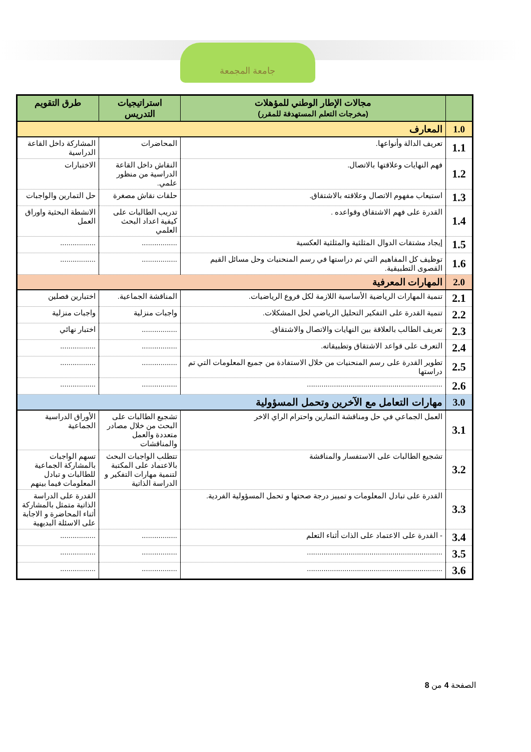جامعة المجمعة
| | مجالات الإطار الوطني للمؤهلات (مخرجات التعلم المستهدفة للمقرر) | استراتيجيات التدريس | طرق التقويم |
| --- | --- | --- | --- |
| 1.0 | المعارف | | |
| 1.1 | تعريف الدالة وأنواعها. | المحاضرات | المشاركة داخل القاعة الدراسية |
| 1.2 | فهم النهايات وعلاقتها بالاتصال. | النقاش داخل القاعة الدراسية من منظور علمي. | الاختبارات |
| 1.3 | استيعاب مفهوم الاتصال وعلاقته بالاشتقاق. | حلقات نقاش مصغرة | حل التمارين والواجبات |
| 1.4 | القدرة على فهم الاشتقاق وقواعده . | تدريب الطالبات على كيفية اعداد البحث العلمي | الانشطة البحثية واوراق العمل |
| 1.5 | إيجاد مشتقات الدوال المثلثية والمثلثية العكسية | ................. | ................. |
| 1.6 | توظيف كل المفاهيم التي تم دراستها في رسم المنحنيات وحل مسائل القيم القصوى التطبيقية. | ................. | ................. |
| 2.0 | المهارات المعرفية | | |
| 2.1 | تنمية المهارات الرياضية الأساسية اللازمة لكل فروع الرياضيات. | المناقشة الجماعية. | اختبارين فصلين |
| 2.2 | تنمية القدرة على التفكير التحليل الرياضي لحل المشكلات. | واجبات منزلية | واجبات منزلية |
| 2.3 | تعريف الطالب بالعلاقة بين النهايات والاتصال والاشتقاق. | ................. | اختبار نهائي |
| 2.4 | التعرف على قواعد الاشتقاق وتطبيقاته. | ................. | ................. |
| 2.5 | تطوير القدرة على رسم المنحنيات من خلال الاستفادة من جميع المعلومات التي تم دراستها | ................. | ................. |
| 2.6 | ................................................................. | ................. | ................. |
| 3.0 | مهارات التعامل مع الآخرين وتحمل المسؤولية | | |
| 3.1 | العمل الجماعي في حل ومناقشة التمارين واحترام الراي الاخر | تشجيع الطالبات على البحث من خلال مصادر متعددة والعمل والمناقشات | الأوراق الدراسية الجماعية |
| 3.2 | تشجيع الطالبات على الاستفسار والمناقشة | تتطلب الواجبات البحث بالاعتماد على المكتبة لتنمية مهارات التفكير و الدراسة الذاتية | تسهم الواجبات بالمشاركة الجماعية للطالبات و تبادل المعلومات فيما بينهم |
| 3.3 | القدرة على تبادل المعلومات و تمييز درجة صحتها و تحمل المسؤولية الفردية. | | القدرة على الدراسة الذاتية متمثل بالمشاركة أثناء المحاضرة و الاجابة على الاسئلة البديهية |
| 3.4 | - القدرة على الاعتماد على الذات أثناء التعلم | ................. | ................. |
| 3.5 | ................................................................. | ................. | ................. |
| 3.6 | ................................................................. | ................. | ................. |
الصفحة 4 من 8